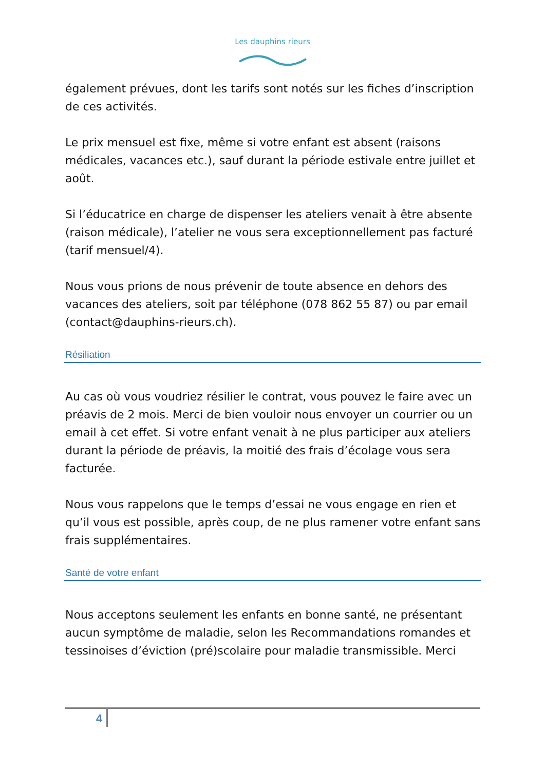Les dauphins rieurs
également prévues, dont les tarifs sont notés sur les fiches d’inscription de ces activités.
Le prix mensuel est fixe, même si votre enfant est absent (raisons médicales, vacances etc.), sauf durant la période estivale entre juillet et août.
Si l’éducatrice en charge de dispenser les ateliers venait à être absente (raison médicale), l’atelier ne vous sera exceptionnellement pas facturé (tarif mensuel/4).
Nous vous prions de nous prévenir de toute absence en dehors des vacances des ateliers, soit par téléphone (078 862 55 87) ou par email (contact@dauphins-rieurs.ch).
Résiliation
Au cas où vous voudriez résilier le contrat, vous pouvez le faire avec un préavis de 2 mois. Merci de bien vouloir nous envoyer un courrier ou un email à cet effet. Si votre enfant venait à ne plus participer aux ateliers durant la période de préavis, la moitié des frais d’écolage vous sera facturée.
Nous vous rappelons que le temps d’essai ne vous engage en rien et qu’il vous est possible, après coup, de ne plus ramener votre enfant sans frais supplémentaires.
Santé de votre enfant
Nous acceptons seulement les enfants en bonne santé, ne présentant aucun symptôme de maladie, selon les Recommandations romandes et tessinoises d’éviction (pré)scolaire pour maladie transmissible. Merci
4